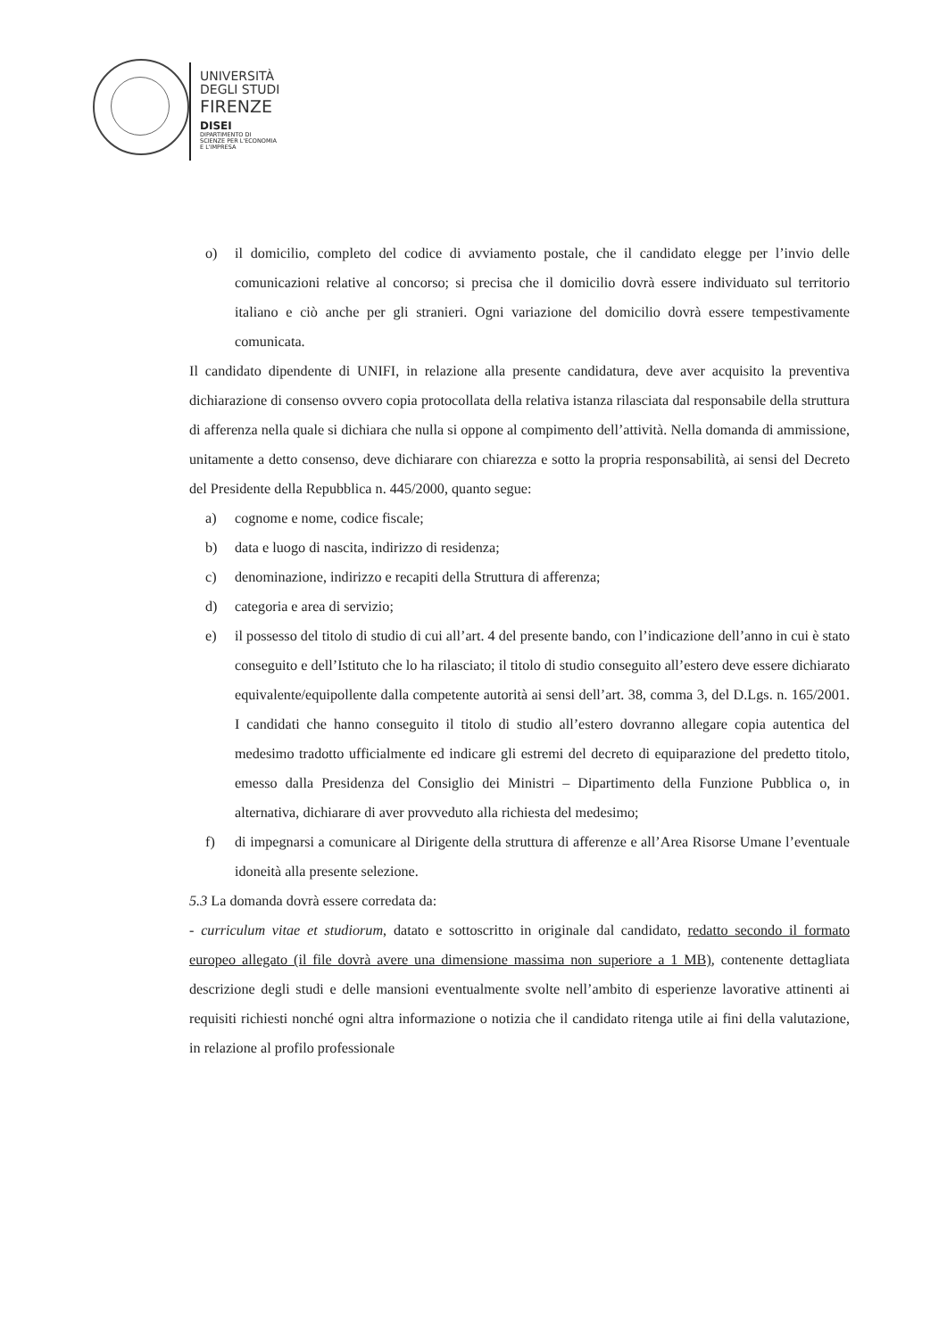UNIVERSITÀ
DEGLI STUDI
FIRENZE
DISEI
DIPARTIMENTO DI
SCIENZE PER L'ECONOMIA
E L'IMPRESA
o) il domicilio, completo del codice di avviamento postale, che il candidato elegge per l’invio delle comunicazioni relative al concorso; si precisa che il domicilio dovrà essere individuato sul territorio italiano e ciò anche per gli stranieri. Ogni variazione del domicilio dovrà essere tempestivamente comunicata.
Il candidato dipendente di UNIFI, in relazione alla presente candidatura, deve aver acquisito la preventiva dichiarazione di consenso ovvero copia protocollata della relativa istanza rilasciata dal responsabile della struttura di afferenza nella quale si dichiara che nulla si oppone al compimento dell’attività. Nella domanda di ammissione, unitamente a detto consenso, deve dichiarare con chiarezza e sotto la propria responsabilità, ai sensi del Decreto del Presidente della Repubblica n. 445/2000, quanto segue:
a) cognome e nome, codice fiscale;
b) data e luogo di nascita, indirizzo di residenza;
c) denominazione, indirizzo e recapiti della Struttura di afferenza;
d) categoria e area di servizio;
e) il possesso del titolo di studio di cui all’art. 4 del presente bando, con l’indicazione dell’anno in cui è stato conseguito e dell’Istituto che lo ha rilasciato; il titolo di studio conseguito all’estero deve essere dichiarato equivalente/equipollente dalla competente autorità ai sensi dell’art. 38, comma 3, del D.Lgs. n. 165/2001. I candidati che hanno conseguito il titolo di studio all’estero dovranno allegare copia autentica del medesimo tradotto ufficialmente ed indicare gli estremi del decreto di equiparazione del predetto titolo, emesso dalla Presidenza del Consiglio dei Ministri – Dipartimento della Funzione Pubblica o, in alternativa, dichiarare di aver provveduto alla richiesta del medesimo;
f) di impegnarsi a comunicare al Dirigente della struttura di afferenze e all’Area Risorse Umane l’eventuale idoneità alla presente selezione.
5.3 La domanda dovrà essere corredata da:
- curriculum vitae et studiorum, datato e sottoscritto in originale dal candidato, redatto secondo il formato europeo allegato (il file dovrà avere una dimensione massima non superiore a 1 MB), contenente dettagliata descrizione degli studi e delle mansioni eventualmente svolte nell’ambito di esperienze lavorative attinenti ai requisiti richiesti nonché ogni altra informazione o notizia che il candidato ritenga utile ai fini della valutazione, in relazione al profilo professionale